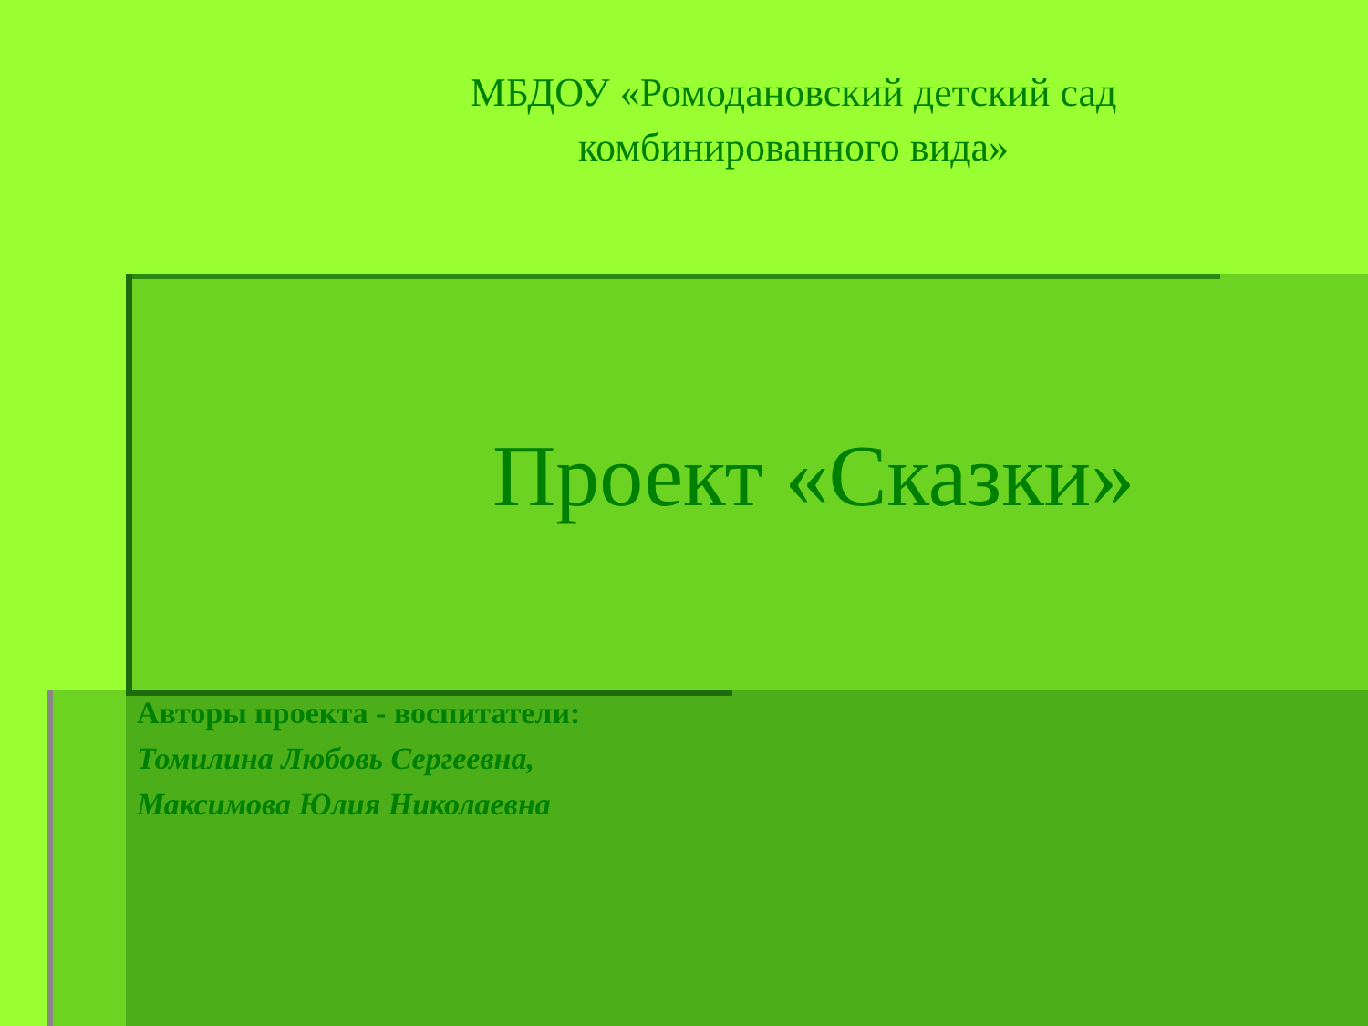МБДОУ «Ромодановский детский сад
комбинированного вида»
Проект «Сказки»
Авторы проекта - воспитатели:
Томилина Любовь Сергеевна,
Максимова Юлия Николаевна